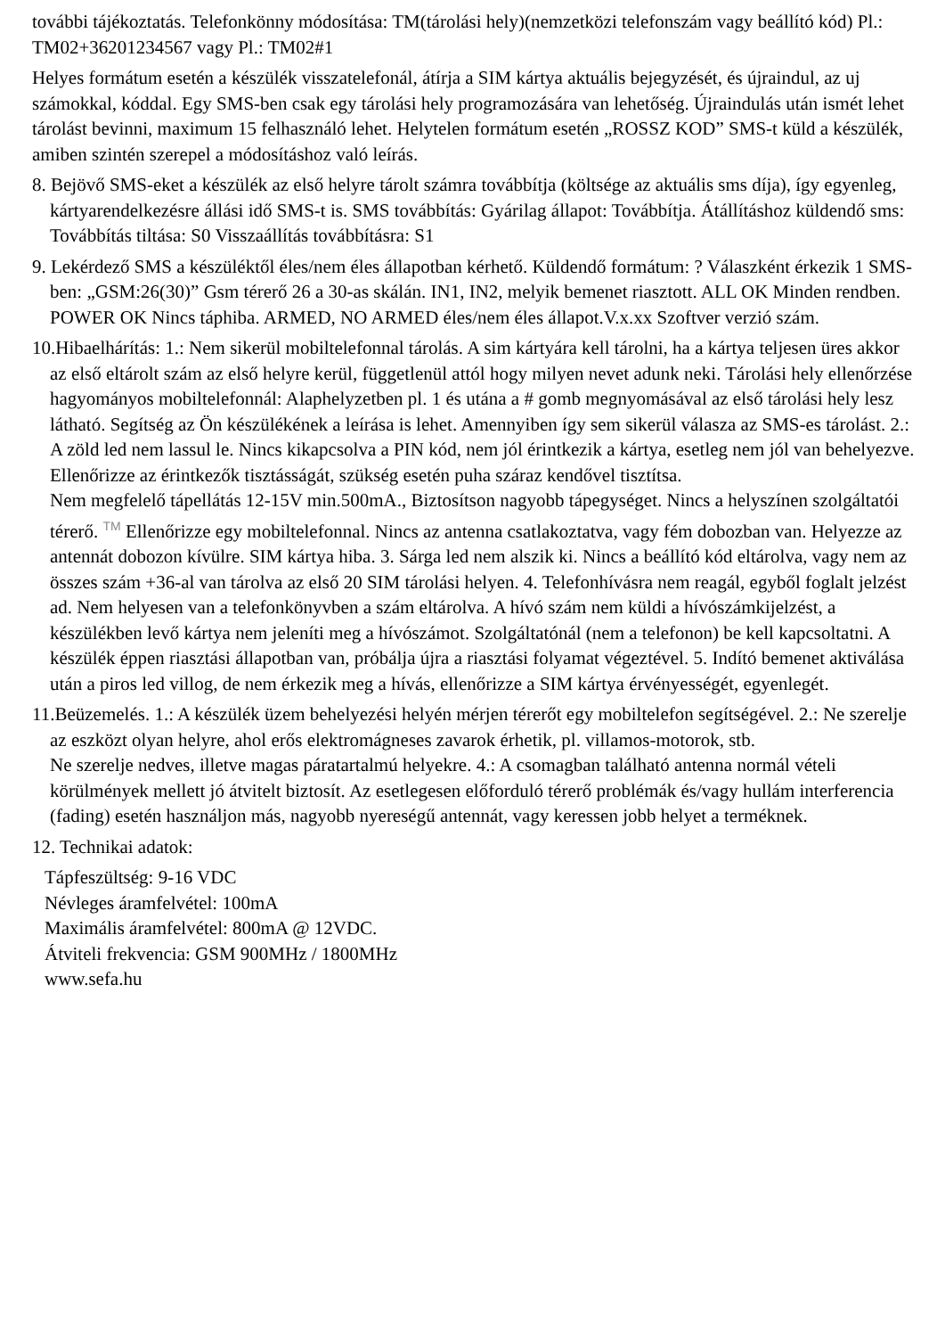további tájékoztatás. Telefonkönny módosítása: TM(tárolási hely)(nemzetközi telefonszám vagy beállító kód) Pl.: TM02+36201234567 vagy Pl.: TM02#1
Helyes formátum esetén a készülék visszatelefonál, átírja a SIM kártya aktuális bejegyzését, és újraindul, az uj számokkal, kóddal. Egy SMS-ben csak egy tárolási hely programozására van lehetőség. Újraindulás után ismét lehet tárolást bevinni, maximum 15 felhasználó lehet. Helytelen formátum esetén „ROSSZ KOD” SMS-t küld a készülék, amiben szintén szerepel a módosításhoz való leírás.
8. Bejövő SMS-eket a készülék az első helyre tárolt számra továbbítja (költsége az aktuális sms díja), így egyenleg, kártyarendelkezésre állási idő SMS-t is. SMS továbbítás: Gyárilag állapot: Továbbítja. Átállításhoz küldendő sms: Továbbítás tiltása: S0 Visszaállítás továbbításra: S1
9. Lekérdező SMS a készüléktől éles/nem éles állapotban kérhető. Küldendő formátum: ? Válaszként érkezik 1 SMS-ben: „GSM:26(30)” Gsm térerő 26 a 30-as skálán. IN1, IN2, melyik bemenet riasztott. ALL OK Minden rendben. POWER OK Nincs táphiba. ARMED, NO ARMED éles/nem éles állapot.V.x.xx Szoftver verzió szám.
10.Hibaelhárítás: 1.: Nem sikerül mobiltelefonnal tárolás. A sim kártyára kell tárolni, ha a kártya teljesen üres akkor az első eltárolt szám az első helyre kerül, függetlenül attól hogy milyen nevet adunk neki. Tárolási hely ellenőrzése hagyományos mobiltelefonnál: Alaphelyzetben pl. 1 és utána a # gomb megnyomásával az első tárolási hely lesz látható. Segítség az Ön készülékének a leírása is lehet. Amennyiben így sem sikerül válasza az SMS-es tárolást. 2.: A zöld led nem lassul le. Nincs kikapcsolva a PIN kód, nem jól érintkezik a kártya, esetleg nem jól van behelyezve. Ellenőrizze az érintkezők tisztásságát, szükség esetén puha száraz kendővel tisztítsa.
Nem megfelelő tápellátás 12-15V min.500mA., Biztosítson nagyobb tápegységet. Nincs a helyszínen szolgáltatói térerő. TM Ellenőrizze egy mobiltelefonnal. Nincs az antenna csatlakoztatva, vagy fém dobozban van. Helyezze az antennát dobozon kívülre. SIM kártya hiba. 3. Sárga led nem alszik ki. Nincs a beállító kód eltárolva, vagy nem az összes szám +36-al van tárolva az első 20 SIM tárolási helyen. 4. Telefonhívásra nem reagál, egyből foglalt jelzést ad. Nem helyesen van a telefonkönyvben a szám eltárolva. A hívó szám nem küldi a hívószámkijelzést, a készülékben levő kártya nem jeleníti meg a hívószámot. Szolgáltatónál (nem a telefonon) be kell kapcsoltatni. A készülék éppen riasztási állapotban van, próbálja újra a riasztási folyamat végeztével. 5. Indító bemenet aktiválása után a piros led villog, de nem érkezik meg a hívás, ellenőrizze a SIM kártya érvényességét, egyenlegét.
11.Beüzemelés. 1.: A készülék üzem behelyezési helyén mérjen térerőt egy mobiltelefon segítségével. 2.: Ne szerelje az eszközt olyan helyre, ahol erős elektromágneses zavarok érhetik, pl. villamos-motorok, stb.
Ne szerelje nedves, illetve magas páratartalmú helyekre. 4.: A csomagban található antenna normál vételi körülmények mellett jó átvitelt biztosít. Az esetlegesen előforduló térerő problémák és/vagy hullám interferencia (fading) esetén használjon más, nagyobb nyereségű antennát, vagy keressen jobb helyet a terméknek.
12. Technikai adatok:
Tápfeszültség: 9-16 VDC
Névleges áramfelvétel: 100mA
Maximális áramfelvétel: 800mA @ 12VDC.
Átviteli frekvencia: GSM 900MHz / 1800MHz
www.sefa.hu